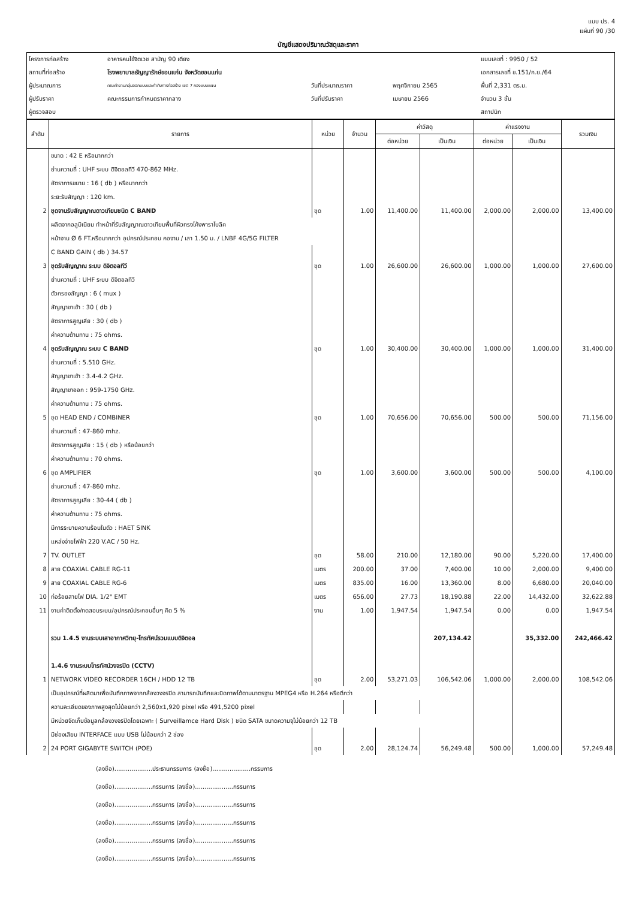แบบ ปร. 4
แผ่นที่ 90 /30
บัญชีแสดงปริมาณวัสดุและราคา
| โครงการก่อสร้าง | อาคารคนไข้จิตเวช สามัญ 90 เตียง | | | แบบเลขที่ : 9950 / 52 |
| สถานที่ก่อสร้าง | โรงพยาบาลธัญญารักษ์ขอนแก่น จังหวัดขอนแก่น | | | เอกสารเลขที่ ข.151/ก.ย./64 |
| ผู้ประมาณการ | คณะทำงานกลุ่มออกแบบและกำกับการก่อสร้าง เขต 7 กองแบบแผน | วันที่ประมาณราคา | พฤศจิกายน 2565 | พื้นที่ 2,331 ตร.ม. |
| ผู้ปรับราคา | คณะกรรมการกำหนดราคากลาง | วันที่ปรับราคา | เมษายน 2566 | จำนวน 3 ชั้น |
| ผู้ตรวจสอบ | | | | สถาปนิก |
| ลำดับ | รายการ | หน่วย | จำนวน | ค่าวัสดุ | | ค่าแรงงาน | | รวมเงิน |
| --- | --- | --- | --- | --- | --- | --- | --- | --- |
| | | | | ต่อหน่วย | เป็นเงิน | ต่อหน่วย | เป็นเงิน | |
| | ขนาด : 42 E หรือมากกว่า | | | | | | | |
| | ย่านความถี่ : UHF ระบบ ดิจิตอลทีวี 470-862 MHz. | | | | | | | |
| | อัตราการขยาย : 16 ( db ) หรือมากกว่า | | | | | | | |
| | ระยะรับสัญญา : 120 km. | | | | | | | |
| 2 | ชุดจานรับสัญญาณดาวเทียมชนิด C BAND | ชุด | 1.00 | 11,400.00 | 11,400.00 | 2,000.00 | 2,000.00 | 13,400.00 |
| | ผลิตจากอลูมิเนียม ทำหน้าที่รับสัญญาณดาวเทียมพื้นที่ผิวทรงโค้งพาราโบลิค | | | | | | | |
| | หน้าจาน Ø 6 FT.หรือมากกว่า อุปกรณ์ประกอบ คอจาน / เสา 1.50 ม. / LNBF 4G/5G FILTER | | | | | | | |
| | C BAND GAIN ( db ) 34.57 | | | | | | | |
| 3 | ชุดรับสัญญาณ ระบบ ดิจิตอลทีวี | ชุด | 1.00 | 26,600.00 | 26,600.00 | 1,000.00 | 1,000.00 | 27,600.00 |
| | ย่านความถี่ : UHF ระบบ ดิจิตอลทีวี | | | | | | | |
| | ตัวกรองสัญญา : 6 ( mux ) | | | | | | | |
| | สัญญาขาเข้า : 30 ( db ) | | | | | | | |
| | อัตราการสูญเสีย : 30 ( db ) | | | | | | | |
| | ค่าความต้านทาน : 75 ohms. | | | | | | | |
| 4 | ชุดรับสัญญาณ ระบบ C BAND | ชุด | 1.00 | 30,400.00 | 30,400.00 | 1,000.00 | 1,000.00 | 31,400.00 |
| | ย่านความถี่ : 5.510 GHz. | | | | | | | |
| | สัญญาขาเข้า : 3.4-4.2 GHz. | | | | | | | |
| | สัญญาขาออก : 959-1750 GHz. | | | | | | | |
| | ค่าความต้านทาน : 75 ohms. | | | | | | | |
| 5 | ชุด HEAD END / COMBINER | ชุด | 1.00 | 70,656.00 | 70,656.00 | 500.00 | 500.00 | 71,156.00 |
| | ย่านความถี่ : 47-860 mhz. | | | | | | | |
| | อัตราการสูญเสีย : 15 ( db ) หรือน้อยกว่า | | | | | | | |
| | ค่าความต้านทาน : 70 ohms. | | | | | | | |
| 6 | ชุด AMPLIFIER | ชุด | 1.00 | 3,600.00 | 3,600.00 | 500.00 | 500.00 | 4,100.00 |
| | ย่านความถี่ : 47-860 mhz. | | | | | | | |
| | อัตราการสูญเสีย : 30-44 ( db ) | | | | | | | |
| | ค่าความต้านทาน : 75 ohms. | | | | | | | |
| | มีการระบายความร้อนในตัว : HAET SINK | | | | | | | |
| | แหล่งจ่ายไฟฟ้า 220 V.AC / 50 Hz. | | | | | | | |
| 7 | TV. OUTLET | ชุด | 58.00 | 210.00 | 12,180.00 | 90.00 | 5,220.00 | 17,400.00 |
| 8 | สาย COAXIAL CABLE RG-11 | เมตร | 200.00 | 37.00 | 7,400.00 | 10.00 | 2,000.00 | 9,400.00 |
| 9 | สาย COAXIAL CABLE RG-6 | เมตร | 835.00 | 16.00 | 13,360.00 | 8.00 | 6,680.00 | 20,040.00 |
| 10 | ท่อร้อยสายไฟ DIA. 1/2" EMT | เมตร | 656.00 | 27.73 | 18,190.88 | 22.00 | 14,432.00 | 32,622.88 |
| 11 | งานค่าติดตั้ง/ทดสอบระบบ/อุปกรณ์ประกอบอื่นๆ คิด 5 % | งาน | 1.00 | 1,947.54 | 1,947.54 | 0.00 | 0.00 | 1,947.54 |
| | รวม 1.4.5 งานระบบเสาอากาศวิทยุ-โทรทัศน์รวมแบบดิจิตอล | | | | 207,134.42 | | 35,332.00 | 242,466.42 |
| | 1.4.6 งานระบบโทรทัศน์วงจรปิด (CCTV) | | | | | | | |
| 1 | NETWORK VIDEO RECORDER 16CH / HDD 12 TB | ชุด | 2.00 | 53,271.03 | 106,542.06 | 1,000.00 | 2,000.00 | 108,542.06 |
| | เป็นอุปกรณ์ที่ผลิตมาเพื่อบันทึกภาพจากกล้องวงจรปิด สามารถบันทึกและบิดภาพได้ตามมาตรฐาน MPEG4 หรือ H.264 หรือดีกว่า | | | | | | | |
| | ความละเอียดของภาพสูงสุดไม่น้อยกว่า 2,560x1,920 pixel หรือ 491,5200 pixel | | | | | | | |
| | มีหน่วยจัดเก็บข้อมูลกล้องวงจรปิดโดยเฉพาะ ( Surveillamce Hard Disk ) ชนิด SATA ขนาดความจุไม่น้อยกว่า 12 TB | | | | | | | |
| | มีช่องเสียบ INTERFACE แบบ USB ไม่น้อยกว่า 2 ช่อง | | | | | | | |
| 2 | 24 PORT GIGABYTE SWITCH (POE) | ชุด | 2.00 | 28,124.74 | 56,249.48 | 500.00 | 1,000.00 | 57,249.48 |
(ลงชื่อ)....................ประธานกรรมการ (ลงชื่อ)....................กรรมการ
(ลงชื่อ)....................กรรมการ (ลงชื่อ)....................กรรมการ
(ลงชื่อ)....................กรรมการ (ลงชื่อ)....................กรรมการ
(ลงชื่อ)....................กรรมการ (ลงชื่อ)....................กรรมการ
(ลงชื่อ)....................กรรมการ (ลงชื่อ)....................กรรมการ
(ลงชื่อ)....................กรรมการ (ลงชื่อ)....................กรรมการ